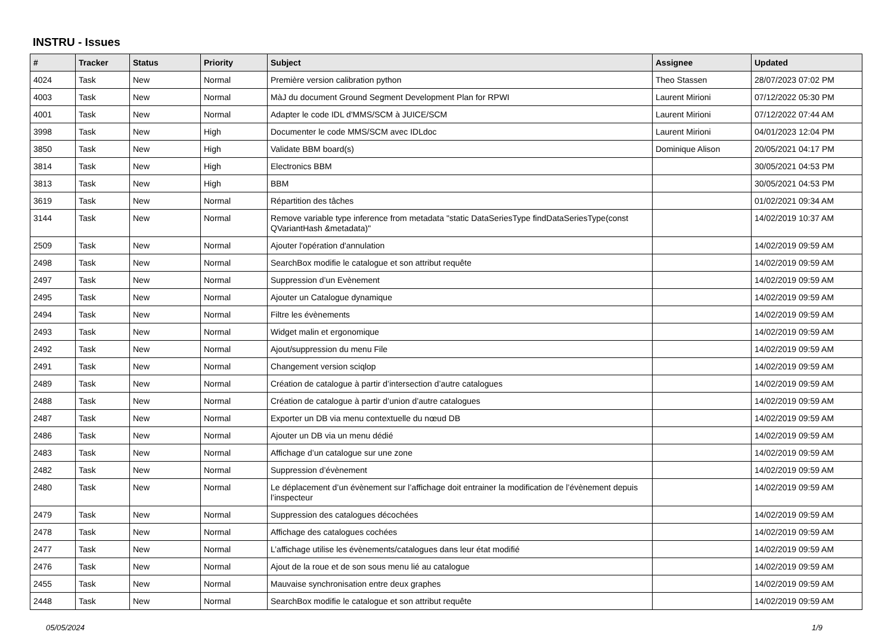INSTRU - Issues
| # | Tracker | Status | Priority | Subject | Assignee | Updated |
| --- | --- | --- | --- | --- | --- | --- |
| 4024 | Task | New | Normal | Première version calibration python | Theo Stassen | 28/07/2023 07:02 PM |
| 4003 | Task | New | Normal | MàJ du document Ground Segment Development Plan for RPWI | Laurent Mirioni | 07/12/2022 05:30 PM |
| 4001 | Task | New | Normal | Adapter le code IDL d'MMS/SCM à JUICE/SCM | Laurent Mirioni | 07/12/2022 07:44 AM |
| 3998 | Task | New | High | Documenter le code MMS/SCM avec IDLdoc | Laurent Mirioni | 04/01/2023 12:04 PM |
| 3850 | Task | New | High | Validate BBM board(s) | Dominique Alison | 20/05/2021 04:17 PM |
| 3814 | Task | New | High | Electronics BBM | | 30/05/2021 04:53 PM |
| 3813 | Task | New | High | BBM | | 30/05/2021 04:53 PM |
| 3619 | Task | New | Normal | Répartition des tâches | | 01/02/2021 09:34 AM |
| 3144 | Task | New | Normal | Remove variable type inference from metadata "static DataSeriesType findDataSeriesType(const QVariantHash &metadata)" | | 14/02/2019 10:37 AM |
| 2509 | Task | New | Normal | Ajouter l'opération d'annulation | | 14/02/2019 09:59 AM |
| 2498 | Task | New | Normal | SearchBox modifie le catalogue et son attribut requête | | 14/02/2019 09:59 AM |
| 2497 | Task | New | Normal | Suppression d’un Evènement | | 14/02/2019 09:59 AM |
| 2495 | Task | New | Normal | Ajouter un Catalogue dynamique | | 14/02/2019 09:59 AM |
| 2494 | Task | New | Normal | Filtre les évènements | | 14/02/2019 09:59 AM |
| 2493 | Task | New | Normal | Widget malin et ergonomique | | 14/02/2019 09:59 AM |
| 2492 | Task | New | Normal | Ajout/suppression du menu File | | 14/02/2019 09:59 AM |
| 2491 | Task | New | Normal | Changement version sciqlop | | 14/02/2019 09:59 AM |
| 2489 | Task | New | Normal | Création de catalogue à partir d’intersection d’autre catalogues | | 14/02/2019 09:59 AM |
| 2488 | Task | New | Normal | Création de catalogue à partir d’union d’autre catalogues | | 14/02/2019 09:59 AM |
| 2487 | Task | New | Normal | Exporter un DB via menu contextuelle du nœud DB | | 14/02/2019 09:59 AM |
| 2486 | Task | New | Normal | Ajouter un DB via un menu dédié | | 14/02/2019 09:59 AM |
| 2483 | Task | New | Normal | Affichage d’un catalogue sur une zone | | 14/02/2019 09:59 AM |
| 2482 | Task | New | Normal | Suppression d’évènement | | 14/02/2019 09:59 AM |
| 2480 | Task | New | Normal | Le déplacement d’un évènement sur l’affichage doit entrainer la modification de l’évènement depuis l’inspecteur | | 14/02/2019 09:59 AM |
| 2479 | Task | New | Normal | Suppression des catalogues décochées | | 14/02/2019 09:59 AM |
| 2478 | Task | New | Normal | Affichage des catalogues cochées | | 14/02/2019 09:59 AM |
| 2477 | Task | New | Normal | L’affichage utilise les évènements/catalogues dans leur état modifié | | 14/02/2019 09:59 AM |
| 2476 | Task | New | Normal | Ajout de la roue et de son sous menu lié au catalogue | | 14/02/2019 09:59 AM |
| 2455 | Task | New | Normal | Mauvaise synchronisation entre deux graphes | | 14/02/2019 09:59 AM |
| 2448 | Task | New | Normal | SearchBox modifie le catalogue et son attribut requête | | 14/02/2019 09:59 AM |
05/05/2024 1/9